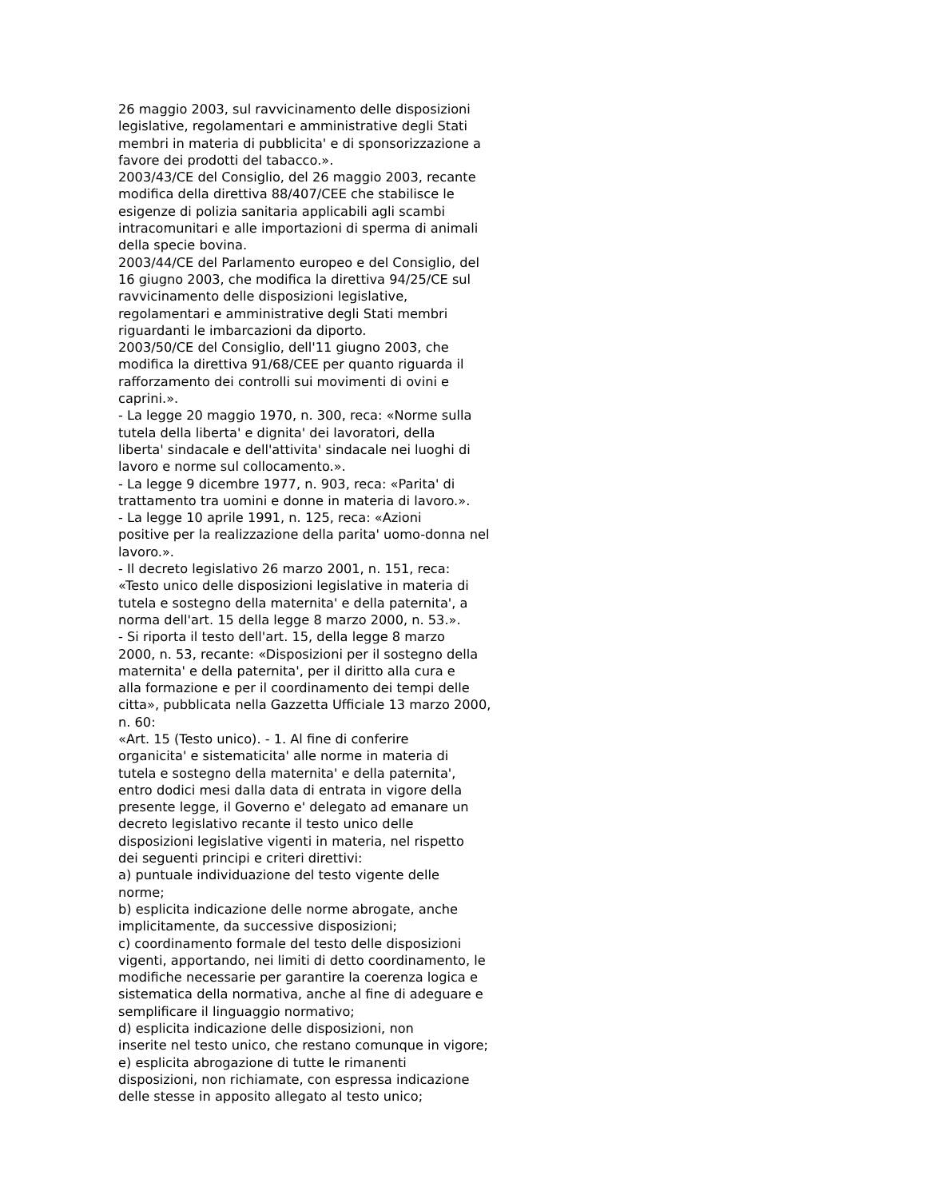26 maggio 2003, sul ravvicinamento delle disposizioni
legislative, regolamentari e amministrative degli Stati
membri in materia di pubblicita' e di sponsorizzazione a
favore dei prodotti del tabacco.».
2003/43/CE del Consiglio, del 26 maggio 2003, recante
modifica della direttiva 88/407/CEE che stabilisce le
esigenze di polizia sanitaria applicabili agli scambi
intracomunitari e alle importazioni di sperma di animali
della specie bovina.
2003/44/CE del Parlamento europeo e del Consiglio, del
16 giugno 2003, che modifica la direttiva 94/25/CE sul
ravvicinamento delle disposizioni legislative,
regolamentari e amministrative degli Stati membri
riguardanti le imbarcazioni da diporto.
2003/50/CE del Consiglio, dell'11 giugno 2003, che
modifica la direttiva 91/68/CEE per quanto riguarda il
rafforzamento dei controlli sui movimenti di ovini e
caprini.».
- La legge 20 maggio 1970, n. 300, reca: «Norme sulla
tutela della liberta' e dignita' dei lavoratori, della
liberta' sindacale e dell'attivita' sindacale nei luoghi di
lavoro e norme sul collocamento.».
- La legge 9 dicembre 1977, n. 903, reca: «Parita' di
trattamento tra uomini e donne in materia di lavoro.».
- La legge 10 aprile 1991, n. 125, reca: «Azioni
positive per la realizzazione della parita' uomo-donna nel
lavoro.».
- Il decreto legislativo 26 marzo 2001, n. 151, reca:
«Testo unico delle disposizioni legislative in materia di
tutela e sostegno della maternita' e della paternita', a
norma dell'art. 15 della legge 8 marzo 2000, n. 53.».
- Si riporta il testo dell'art. 15, della legge 8 marzo
2000, n. 53, recante: «Disposizioni per il sostegno della
maternita' e della paternita', per il diritto alla cura e
alla formazione e per il coordinamento dei tempi delle
citta», pubblicata nella Gazzetta Ufficiale 13 marzo 2000,
n. 60:
«Art. 15 (Testo unico). - 1. Al fine di conferire
organicita' e sistematicita' alle norme in materia di
tutela e sostegno della maternita' e della paternita',
entro dodici mesi dalla data di entrata in vigore della
presente legge, il Governo e' delegato ad emanare un
decreto legislativo recante il testo unico delle
disposizioni legislative vigenti in materia, nel rispetto
dei seguenti principi e criteri direttivi:
a) puntuale individuazione del testo vigente delle
norme;
b) esplicita indicazione delle norme abrogate, anche
implicitamente, da successive disposizioni;
c) coordinamento formale del testo delle disposizioni
vigenti, apportando, nei limiti di detto coordinamento, le
modifiche necessarie per garantire la coerenza logica e
sistematica della normativa, anche al fine di adeguare e
semplificare il linguaggio normativo;
d) esplicita indicazione delle disposizioni, non
inserite nel testo unico, che restano comunque in vigore;
e) esplicita abrogazione di tutte le rimanenti
disposizioni, non richiamate, con espressa indicazione
delle stesse in apposito allegato al testo unico;